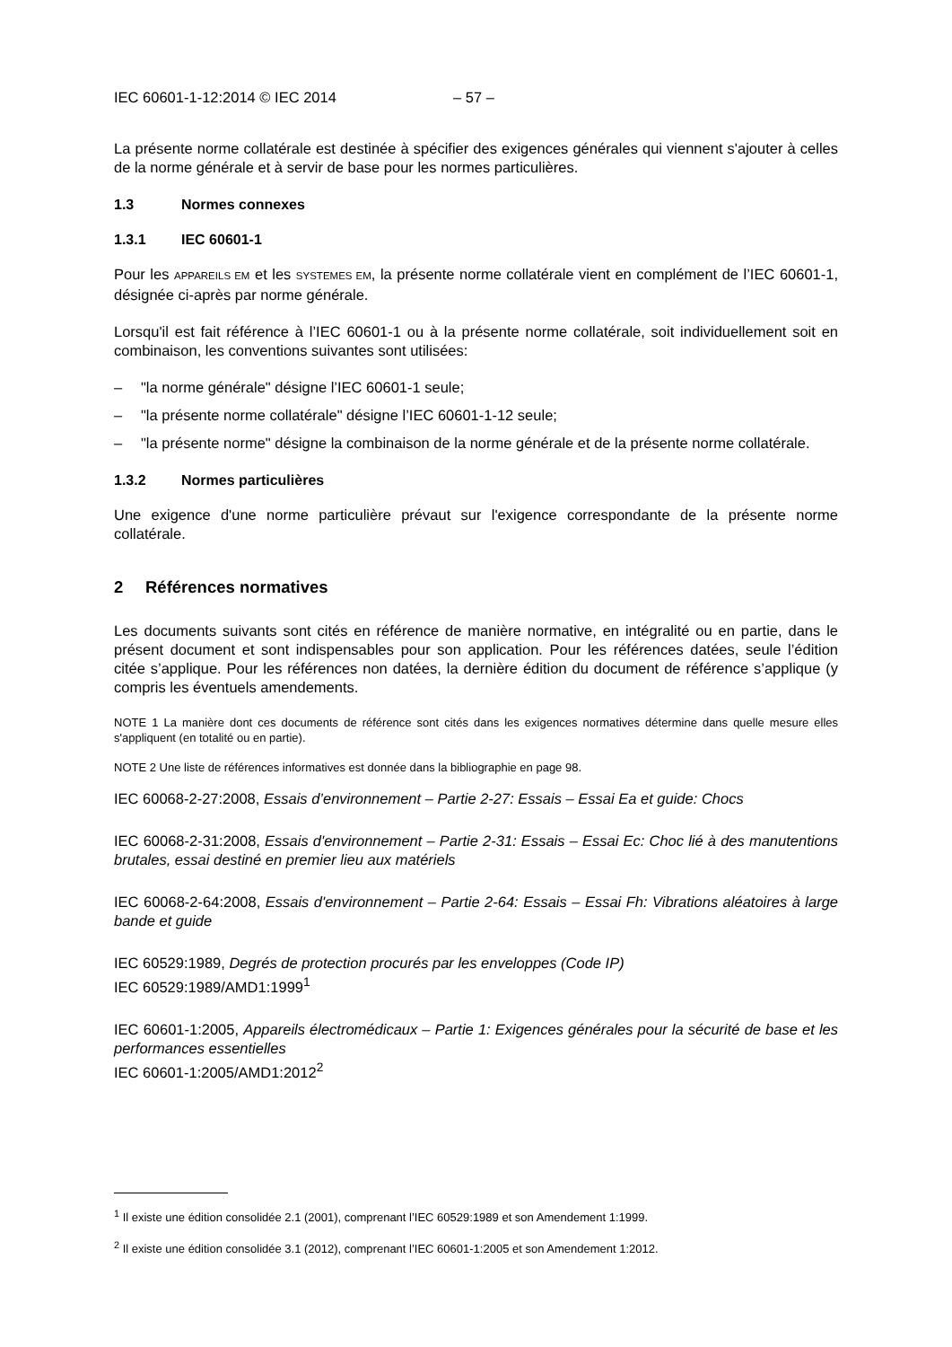IEC 60601-1-12:2014 © IEC 2014 – 57 –
La présente norme collatérale est destinée à spécifier des exigences générales qui viennent s'ajouter à celles de la norme générale et à servir de base pour les normes particulières.
1.3 Normes connexes
1.3.1 IEC 60601-1
Pour les APPAREILS EM et les SYSTEMES EM, la présente norme collatérale vient en complément de l’IEC 60601-1, désignée ci-après par norme générale.
Lorsqu'il est fait référence à l’IEC 60601-1 ou à la présente norme collatérale, soit individuellement soit en combinaison, les conventions suivantes sont utilisées:
– "la norme générale" désigne l’IEC 60601-1 seule;
– "la présente norme collatérale" désigne l’IEC 60601-1-12 seule;
– "la présente norme" désigne la combinaison de la norme générale et de la présente norme collatérale.
1.3.2 Normes particulières
Une exigence d'une norme particulière prévaut sur l'exigence correspondante de la présente norme collatérale.
2 Références normatives
Les documents suivants sont cités en référence de manière normative, en intégralité ou en partie, dans le présent document et sont indispensables pour son application. Pour les références datées, seule l’édition citée s’applique. Pour les références non datées, la dernière édition du document de référence s’applique (y compris les éventuels amendements.
NOTE 1 La manière dont ces documents de référence sont cités dans les exigences normatives détermine dans quelle mesure elles s'appliquent (en totalité ou en partie).
NOTE 2 Une liste de références informatives est donnée dans la bibliographie en page 98.
IEC 60068-2-27:2008, Essais d’environnement – Partie 2-27: Essais – Essai Ea et guide: Chocs
IEC 60068-2-31:2008, Essais d'environnement – Partie 2-31: Essais – Essai Ec: Choc lié à des manutentions brutales, essai destiné en premier lieu aux matériels
IEC 60068-2-64:2008, Essais d'environnement – Partie 2-64: Essais – Essai Fh: Vibrations aléatoires à large bande et guide
IEC 60529:1989, Degrés de protection procurés par les enveloppes (Code IP)
IEC 60529:1989/AMD1:1999<sup>1</sup>
IEC 60601-1:2005, Appareils électromédicaux – Partie 1: Exigences générales pour la sécurité de base et les performances essentielles
IEC 60601-1:2005/AMD1:2012<sup>2</sup>
<sup>1</sup> Il existe une édition consolidée 2.1 (2001), comprenant l’IEC 60529:1989 et son Amendement 1:1999.
<sup>2</sup> Il existe une édition consolidée 3.1 (2012), comprenant l’IEC 60601-1:2005 et son Amendement 1:2012.